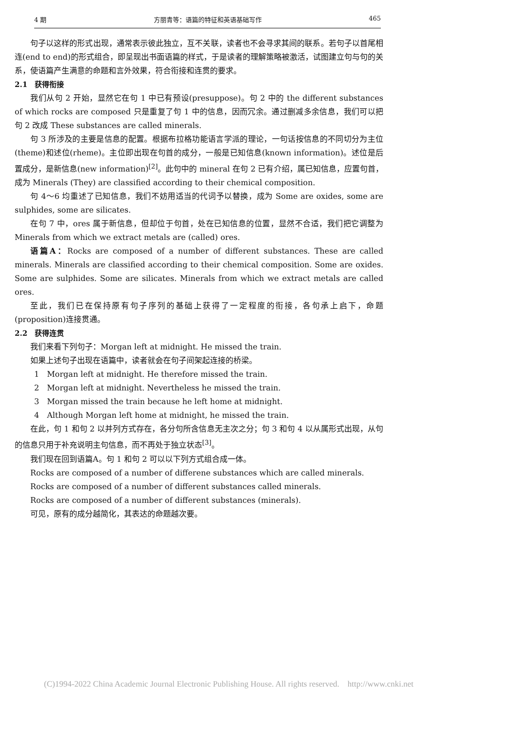4 期 方丽青等：语篇的特征和英语基础写作 465
句子以这样的形式出现，通常表示彼此独立，互不关联，读者也不会寻求其间的联系。若句子以首尾相连(end to end)的形式组合，即呈现出书面语篇的样式，于是读者的理解策略被激活，试图建立句与句的关系，使语篇产生满意的命题和言外效果，符合衔接和连贯的要求。
2.1　获得衔接
我们从句 2 开始，显然它在句 1 中已有预设(presuppose)。句 2 中的 the different substances of which rocks are composed 只是重复了句 1 中的信息，因而冗余。通过删减多余信息，我们可以把句 2 改成 These substances are called minerals.
句 3 所涉及的主要是信息的配置。根据布拉格功能语言学派的理论，一句话按信息的不同切分为主位(theme)和述位(rheme)。主位即出现在句首的成分，一般是已知信息(known information)。述位是后置成分，是新信息(new information)<sup>[2]</sup>。此句中的 mineral 在句 2 已有介绍，属已知信息，应置句首，成为 Minerals (They) are classified according to their chemical composition.
句 4～6 均重述了已知信息，我们不妨用适当的代词予以替换，成为 Some are oxides, some are sulphides, some are silicates.
在句 7 中，ores 属于新信息，但却位于句首，处在已知信息的位置，显然不合适，我们把它调整为 Minerals from which we extract metals are (called) ores.
语篇A：Rocks are composed of a number of different substances. These are called minerals. Minerals are classified according to their chemical composition. Some are oxides. Some are sulphides. Some are silicates. Minerals from which we extract metals are called ores.
至此，我们已在保持原有句子序列的基础上获得了一定程度的衔接，各句承上启下，命题(proposition)连接贯通。
2.2　获得连贯
我们来看下列句子：Morgan left at midnight. He missed the train.
如果上述句子出现在语篇中，读者就会在句子间架起连接的桥梁。
1　Morgan left at midnight. He therefore missed the train.
2　Morgan left at midnight. Nevertheless he missed the train.
3　Morgan missed the train because he left home at midnight.
4　Although Morgan left home at midnight, he missed the train.
在此，句 1 和句 2 以并列方式存在，各分句所含信息无主次之分；句 3 和句 4 以从属形式出现，从句的信息只用于补充说明主句信息，而不再处于独立状态<sup>[3]</sup>。
我们现在回到语篇A。句 1 和句 2 可以以下列方式组合成一体。
Rocks are composed of a number of differene substances which are called minerals.
Rocks are composed of a number of different substances called minerals.
Rocks are composed of a number of different substances (minerals).
可见，原有的成分越简化，其表达的命题越次要。
(C)1994-2022 China Academic Journal Electronic Publishing House. All rights reserved.　http://www.cnki.net